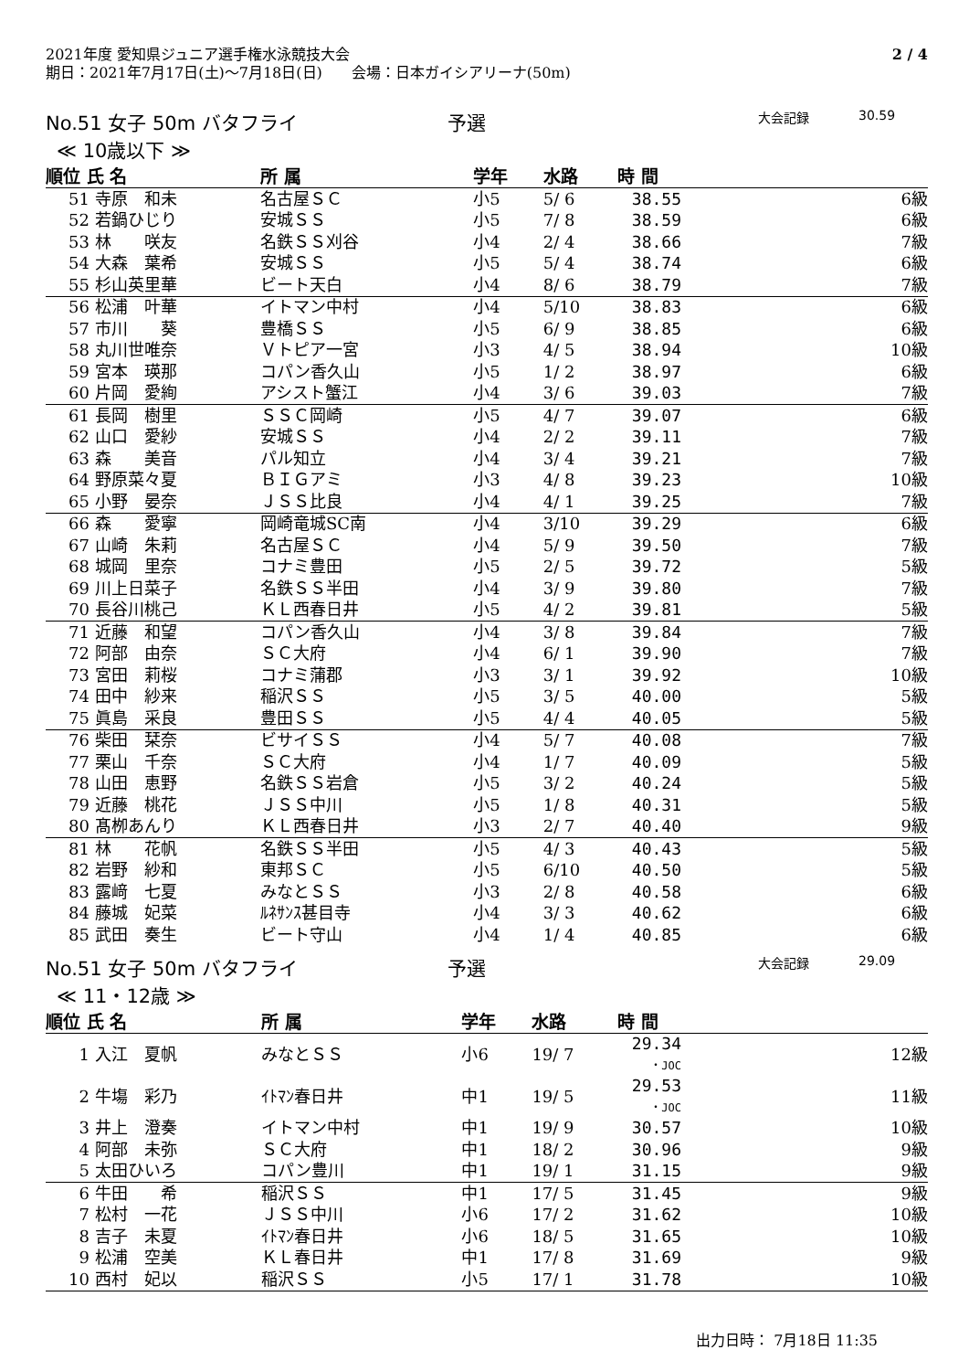2021年度 愛知県ジュニア選手権水泳競技大会
期日：2021年7月17日(土)～7月18日(日)　　会場：日本ガイシアリーナ(50m)
2 / 4
No.51 女子 50m バタフライ 予選 大会記録 30.59
≪ 10歳以下 ≫
| 順位 氏 名 | | 所 属 | 学年 | 水路 | 時 間 | |
| --- | --- | --- | --- | --- | --- | --- |
| 51 | 寺原 和未 | 名古屋ＳＣ | 小5 | 5/ 6 | 38.55 | 6級 |
| 52 | 若鍋ひじり | 安城ＳＳ | 小5 | 7/ 8 | 38.59 | 6級 |
| 53 | 林 咲友 | 名鉄ＳＳ刈谷 | 小4 | 2/ 4 | 38.66 | 7級 |
| 54 | 大森 葉希 | 安城ＳＳ | 小5 | 5/ 4 | 38.74 | 6級 |
| 55 | 杉山英里華 | ビート天白 | 小4 | 8/ 6 | 38.79 | 7級 |
| 56 | 松浦 叶華 | イトマン中村 | 小4 | 5/10 | 38.83 | 6級 |
| 57 | 市川 葵 | 豊橋ＳＳ | 小5 | 6/ 9 | 38.85 | 6級 |
| 58 | 丸川世唯奈 | Ｖトピア一宮 | 小3 | 4/ 5 | 38.94 | 10級 |
| 59 | 宮本 瑛那 | コパン香久山 | 小5 | 1/ 2 | 38.97 | 6級 |
| 60 | 片岡 愛絢 | アシスト蟹江 | 小4 | 3/ 6 | 39.03 | 7級 |
| 61 | 長岡 樹里 | ＳＳＣ岡崎 | 小5 | 4/ 7 | 39.07 | 6級 |
| 62 | 山口 愛紗 | 安城ＳＳ | 小4 | 2/ 2 | 39.11 | 7級 |
| 63 | 森 美音 | パル知立 | 小4 | 3/ 4 | 39.21 | 7級 |
| 64 | 野原菜々夏 | ＢＩＧアミ | 小3 | 4/ 8 | 39.23 | 10級 |
| 65 | 小野 晏奈 | ＪＳＳ比良 | 小4 | 4/ 1 | 39.25 | 7級 |
| 66 | 森 愛寧 | 岡崎竜城SC南 | 小4 | 3/10 | 39.29 | 6級 |
| 67 | 山崎 朱莉 | 名古屋ＳＣ | 小4 | 5/ 9 | 39.50 | 7級 |
| 68 | 城岡 里奈 | コナミ豊田 | 小5 | 2/ 5 | 39.72 | 5級 |
| 69 | 川上日菜子 | 名鉄ＳＳ半田 | 小4 | 3/ 9 | 39.80 | 7級 |
| 70 | 長谷川桃己 | ＫＬ西春日井 | 小5 | 4/ 2 | 39.81 | 5級 |
| 71 | 近藤 和望 | コパン香久山 | 小4 | 3/ 8 | 39.84 | 7級 |
| 72 | 阿部 由奈 | ＳＣ大府 | 小4 | 6/ 1 | 39.90 | 7級 |
| 73 | 宮田 莉桜 | コナミ蒲郡 | 小3 | 3/ 1 | 39.92 | 10級 |
| 74 | 田中 紗来 | 稲沢ＳＳ | 小5 | 3/ 5 | 40.00 | 5級 |
| 75 | 眞島 采良 | 豊田ＳＳ | 小5 | 4/ 4 | 40.05 | 5級 |
| 76 | 柴田 栞奈 | ビサイＳＳ | 小4 | 5/ 7 | 40.08 | 7級 |
| 77 | 栗山 千奈 | ＳＣ大府 | 小4 | 1/ 7 | 40.09 | 5級 |
| 78 | 山田 恵野 | 名鉄ＳＳ岩倉 | 小5 | 3/ 2 | 40.24 | 5級 |
| 79 | 近藤 桃花 | ＪＳＳ中川 | 小5 | 1/ 8 | 40.31 | 5級 |
| 80 | 髙栁あんり | ＫＬ西春日井 | 小3 | 2/ 7 | 40.40 | 9級 |
| 81 | 林 花帆 | 名鉄ＳＳ半田 | 小5 | 4/ 3 | 40.43 | 5級 |
| 82 | 岩野 紗和 | 東邦ＳＣ | 小5 | 6/10 | 40.50 | 5級 |
| 83 | 露﨑 七夏 | みなとＳＳ | 小3 | 2/ 8 | 40.58 | 6級 |
| 84 | 藤城 妃菜 | ﾙﾈｻﾝｽ甚目寺 | 小4 | 3/ 3 | 40.62 | 6級 |
| 85 | 武田 奏生 | ビート守山 | 小4 | 1/ 4 | 40.85 | 6級 |
No.51 女子 50m バタフライ 予選 大会記録 29.09
≪ 11・12歳 ≫
| 順位 氏 名 | | 所 属 | 学年 | 水路 | 時 間 | |
| --- | --- | --- | --- | --- | --- | --- |
| 1 | 入江 夏帆 | みなとＳＳ | 小6 | 19/ 7 | 29.34 ・JOC | 12級 |
| 2 | 牛塲 彩乃 | ｲﾄﾏﾝ春日井 | 中1 | 19/ 5 | 29.53 ・JOC | 11級 |
| 3 | 井上 澄奏 | イトマン中村 | 中1 | 19/ 9 | 30.57 | 10級 |
| 4 | 阿部 未弥 | ＳＣ大府 | 中1 | 18/ 2 | 30.96 | 9級 |
| 5 | 太田ひいろ | コパン豊川 | 中1 | 19/ 1 | 31.15 | 9級 |
| 6 | 牛田 希 | 稲沢ＳＳ | 中1 | 17/ 5 | 31.45 | 9級 |
| 7 | 松村 一花 | ＪＳＳ中川 | 小6 | 17/ 2 | 31.62 | 10級 |
| 8 | 吉子 未夏 | ｲﾄﾏﾝ春日井 | 小6 | 18/ 5 | 31.65 | 10級 |
| 9 | 松浦 空美 | ＫＬ春日井 | 中1 | 17/ 8 | 31.69 | 9級 |
| 10 | 西村 妃以 | 稲沢ＳＳ | 小5 | 17/ 1 | 31.78 | 10級 |
出力日時： 7月18日 11:35